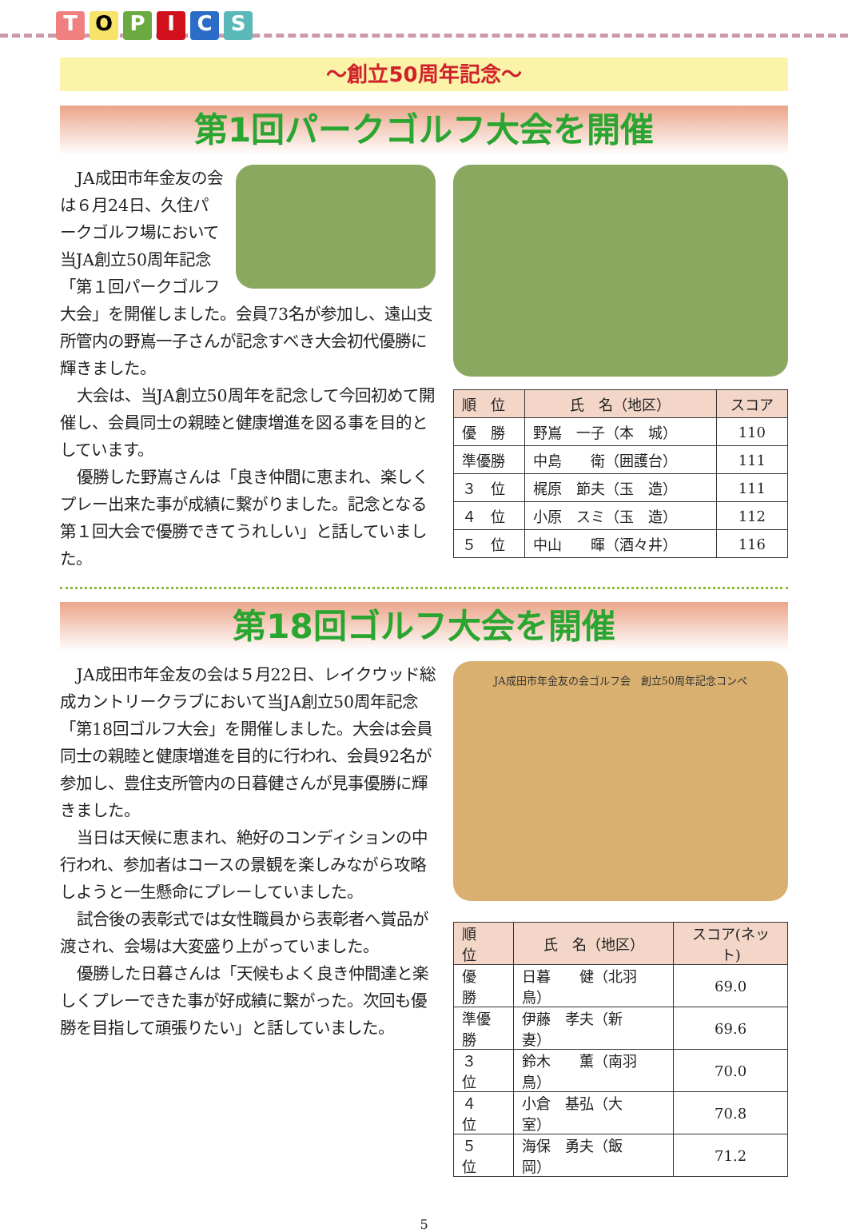TOPICS
～創立50周年記念～
第1回パークゴルフ大会を開催
JA成田市年金友の会は６月24日、久住パークゴルフ場において当JA創立50周年記念「第１回パークゴルフ大会」を開催しました。会員73名が参加し、遠山支所管内の野嶌一子さんが記念すべき大会初代優勝に輝きました。
大会は、当JA創立50周年を記念して今回初めて開催し、会員同士の親睦と健康増進を図る事を目的としています。
優勝した野嶌さんは「良き仲間に恵まれ、楽しくプレー出来た事が成績に繋がりました。記念となる第１回大会で優勝できてうれしい」と話していました。
| 順 位 | 氏 名（地区） | スコア |
| --- | --- | --- |
| 優 勝 | 野嶌 一子（本 城） | 110 |
| 準優勝 | 中島 衛（囲護台） | 111 |
| ３ 位 | 梶原 節夫（玉 造） | 111 |
| ４ 位 | 小原 スミ（玉 造） | 112 |
| ５ 位 | 中山 暉（酒々井） | 116 |
第18回ゴルフ大会を開催
JA成田市年金友の会は５月22日、レイクウッド総成カントリークラブにおいて当JA創立50周年記念「第18回ゴルフ大会」を開催しました。大会は会員同士の親睦と健康増進を目的に行われ、会員92名が参加し、豊住支所管内の日暮健さんが見事優勝に輝きました。
当日は天候に恵まれ、絶好のコンディションの中行われ、参加者はコースの景観を楽しみながら攻略しようと一生懸命にプレーしていました。
試合後の表彰式では女性職員から表彰者へ賞品が渡され、会場は大変盛り上がっていました。
優勝した日暮さんは「天候もよく良き仲間達と楽しくプレーできた事が好成績に繋がった。次回も優勝を目指して頑張りたい」と話していました。
JA成田市年金友の会ゴルフ会　創立50周年記念コンペ
| 順 位 | 氏 名（地区） | スコア(ネット) |
| --- | --- | --- |
| 優 勝 | 日暮 健（北羽鳥） | 69.0 |
| 準優勝 | 伊藤 孝夫（新 妻） | 69.6 |
| ３ 位 | 鈴木 薫（南羽鳥） | 70.0 |
| ４ 位 | 小倉 基弘（大 室） | 70.8 |
| ５ 位 | 海保 勇夫（飯 岡） | 71.2 |
5